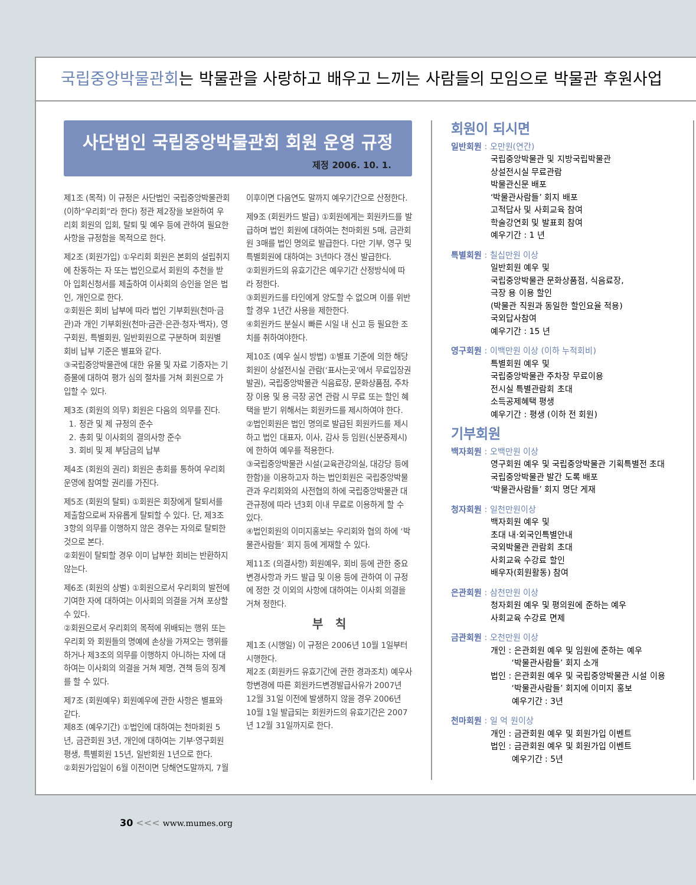국립중앙박물관회는 박물관을 사랑하고 배우고 느끼는 사람들의 모임으로 박물관 후원사업
사단법인 국립중앙박물관회 회원 운영 규정
제정 2006. 10. 1.
제1조 (목적) 이 규정은 사단법인 국립중앙박물관회(이하“우리회”라 한다) 정관 제2장을 보완하여 우리회 회원의 입회, 탈퇴 및 예우 등에 관하여 필요한 사항을 규정함을 목적으로 한다.
제2조 (회원가입) ①우리회 회원은 본회의 설립취지에 찬동하는 자 또는 법인으로서 회원의 추천을 받아 입회신청서를 제출하여 이사회의 승인을 얻은 법인, 개인으로 한다.
②회원은 회비 납부에 따라 법인 기부회원(천마·금관)과 개인 기부회원(천마·금관·은관·청자·백자), 영구회원, 특별회원, 일반회원으로 구분하며 회원별 회비 납부 기준은 별표와 같다.
③국립중앙박물관에 대한 유물 및 자료 기증자는 기증물에 대하여 평가 심의 절차를 거쳐 회원으로 가입할 수 있다.
제3조 (회원의 의무) 회원은 다음의 의무를 진다.
1. 정관 및 제 규정의 준수
2. 총회 및 이사회의 결의사항 준수
3. 회비 및 제 부담금의 납부
제4조 (회원의 권리) 회원은 총회를 통하여 우리회 운영에 참여할 권리를 가진다.
제5조 (회원의 탈퇴) ①회원은 회장에게 탈퇴서를 제출함으로써 자유롭게 탈퇴할 수 있다. 단, 제3조 3항의 의무를 이행하지 않은 경우는 자의로 탈퇴한 것으로 본다.
②회원이 탈퇴할 경우 이미 납부한 회비는 반환하지 않는다.
제6조 (회원의 상벌) ①회원으로서 우리회의 발전에 기여한 자에 대하여는 이사회의 의결을 거쳐 포상할 수 있다.
②회원으로서 우리회의 목적에 위배되는 행위 또는 우리회 와 회원들의 명예에 손상을 가져오는 행위를 하거나 제3조의 의무를 이행하지 아니하는 자에 대하여는 이사회의 의결을 거쳐 제명, 견책 등의 징계를 할 수 있다.
제7조 (회원예우) 회원예우에 관한 사항은 별표와 같다.
제8조 (예우기간) ①법인에 대하여는 천마회원 5년, 금관회원 3년, 개인에 대하여는 기부·영구회원 평생, 특별회원 15년, 일반회원 1년으로 한다.
②회원가입일이 6월 이전이면 당해연도말까지, 7월
이후이면 다음연도 말까지 예우기간으로 산정한다.
제9조 (회원카드 발급) ①회원에게는 회원카드를 발급하며 법인 회원에 대하여는 천마회원 5매, 금관회원 3매를 법인 명의로 발급한다. 다만 기부, 영구 및 특별회원에 대하여는 3년마다 갱신 발급한다.
②회원카드의 유효기간은 예우기간 산정방식에 따라 정한다.
③회원카드를 타인에게 양도할 수 없으며 이를 위반할 경우 1년간 사용을 제한한다.
④회원카드 분실시 빠른 시일 내 신고 등 필요한 조치를 취하여야한다.
제10조 (예우 실시 방법) ①별표 기준에 의한 해당회원이 상설전시실 관람(‘표사는곳’에서 무료입장권발권), 국립중앙박물관 식음료장, 문화상품점, 주차장 이용 및 용 극장 공연 관람 시 무료 또는 할인 혜택을 받기 위해서는 회원카드를 제시하여야 한다.
②법인회원은 법인 명의로 발급된 회원카드를 제시하고 법인 대표자, 이사, 감사 등 임원(신분증제시)에 한하여 예우를 적용한다.
③국립중앙박물관 시설(교육관강의실, 대강당 등에 한함)을 이용하고자 하는 법인회원은 국립중앙박물관과 우리회와의 사전협의 하에 국립중앙박물관 대관규정에 따라 년3회 이내 무료로 이용하게 할 수 있다.
④법인회원의 이미지홍보는 우리회와 협의 하에 ‘박물관사람들’ 회지 등에 게재할 수 있다.
제11조 (의결사항) 회원예우, 회비 등에 관한 중요변경사항과 카드 발급 및 이용 등에 관하여 이 규정에 정한 것 이외의 사항에 대하여는 이사회 의결을 거쳐 정한다.
부 칙
제1조 (시행일) 이 규정은 2006년 10월 1일부터 시행한다.
제2조 (회원카드 유효기간에 관한 경과조치) 예우사항변경에 따른 회원카드변경발급사유가 2007년 12월 31일 이전에 발생하지 않을 경우 2006년 10월 1일 발급되는 회원카드의 유효기간은 2007년 12월 31일까지로 한다.
회원이 되시면
일반회원 : 오만원(연간)
국립중앙박물관 및 지방국립박물관
상설전시실 무료관람
박물관신문 배포
‘박물관사람들’ 회지 배포
고적답사 및 사회교육 참여
학술강연회 및 발표회 참여
예우기간 : 1 년
특별회원 : 칠십만원 이상
일반회원 예우 및
국립중앙박물관 문화상품점, 식음료장,
극장 용 이용 할인
(박물관 직원과 동일한 할인요율 적용)
국외답사참여
예우기간 : 15 년
영구회원 : 이백만원 이상 (이하 누적회비)
특별회원 예우 및
국립중앙박물관 주차장 무료이용
전시실 특별관람회 초대
소득공제혜택 평생
예우기간 : 평생 (이하 전 회원)
기부회원
백자회원 : 오백만원 이상
영구회원 예우 및 국립중앙박물관 기획특별전 초대
국립중앙박물관 발간 도록 배포
‘박물관사람들’ 회지 명단 게재
청자회원 : 일천만원이상
백자회원 예우 및
초대 내·외국인특별안내
국외박물관 관람회 초대
사회교육 수강료 할인
배우자(회원활동) 참여
은관회원 : 삼천만원 이상
청자회원 예우 및 평의원에 준하는 예우
사회교육 수강료 면제
금관회원 : 오천만원 이상
개인 : 은관회원 예우 및 임원에 준하는 예우
‘박물관사람들’ 회지 소개
법인 : 은관회원 예우 및 국립중앙박물관 시설 이용
‘박물관사람들’ 회지에 이미지 홍보
예우기간 : 3년
천마회원 : 일 억 원이상
개인 : 금관회원 예우 및 회원가입 이벤트
법인 : 금관회원 예우 및 회원가입 이벤트
예우기간 : 5년
30 <<< www.mumes.org